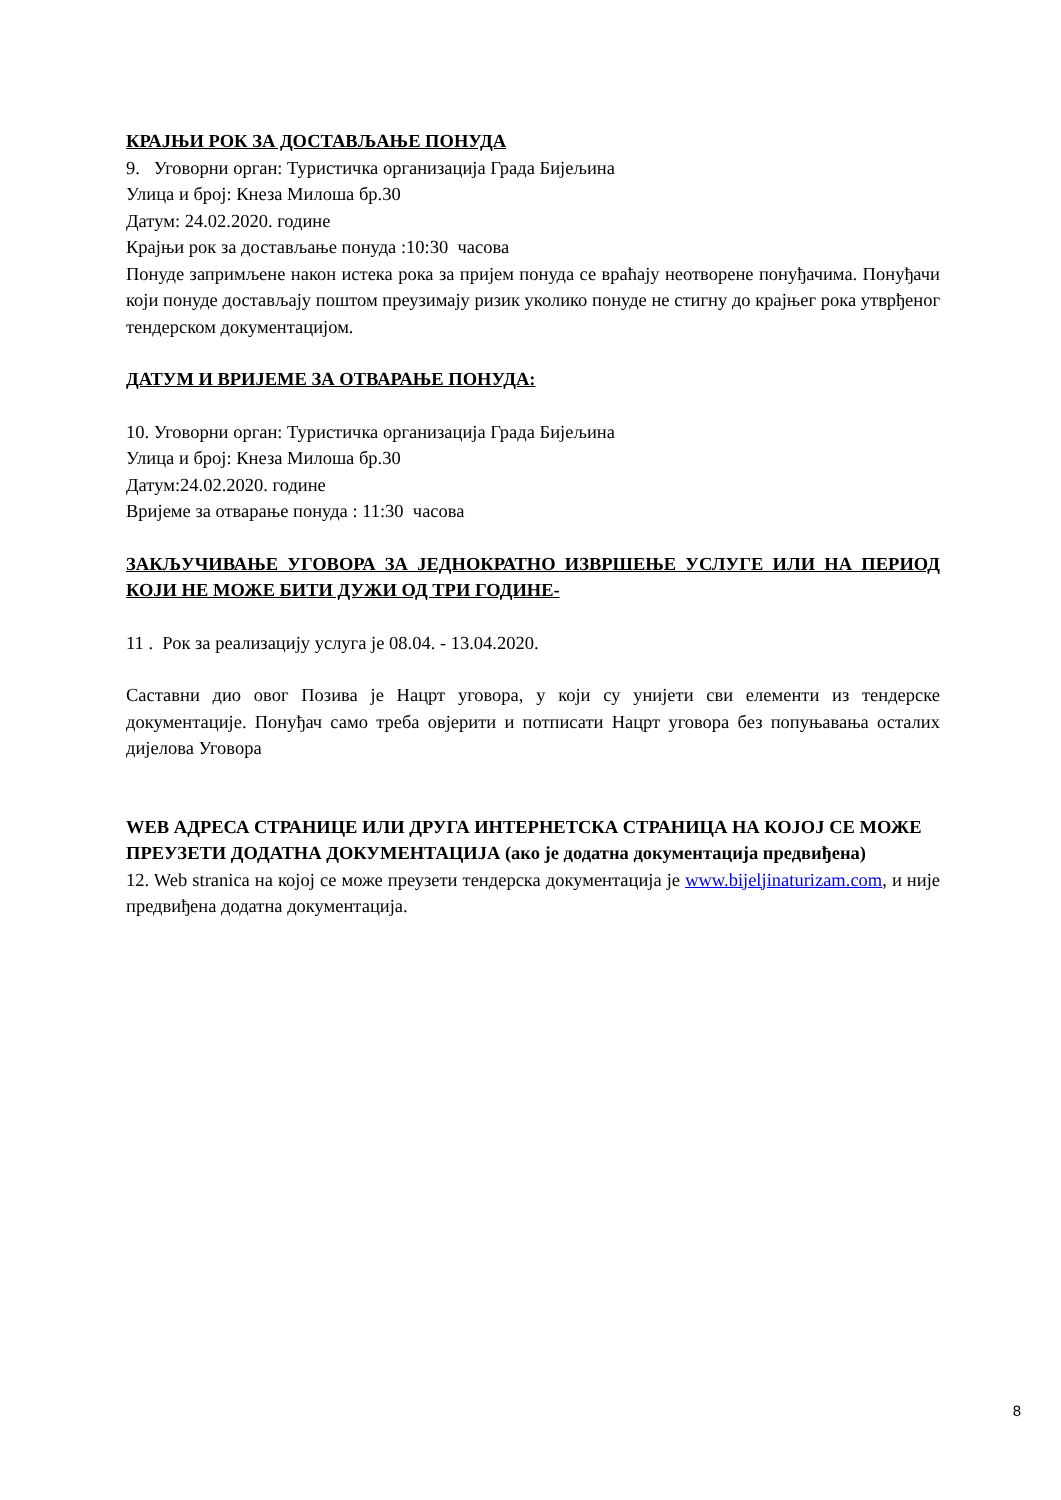КРАЈЊИ РОК ЗА ДОСТАВЉАЊЕ ПОНУДА
9. Уговорни орган: Туристичка организација Града Бијељина
Улица и број: Кнеза Милоша бр.30
Датум: 24.02.2020. године
Крајњи рок за достављање понуда :10:30 часова
Понуде запримљене након истека рока за пријем понуда се враћају неотворене понуђачима. Понуђачи који понуде достављају поштом преузимају ризик уколико понуде не стигну до крајњег рока утврђеног тендерском документацијом.
ДАТУМ И ВРИЈЕМЕ ЗА ОТВАРАЊЕ ПОНУДА:
10. Уговорни орган: Туристичка организација Града Бијељина
Улица и број: Кнеза Милоша бр.30
Датум:24.02.2020. године
Вријеме за отварање понуда : 11:30 часова
ЗАКЉУЧИВАЊЕ УГОВОРА ЗА ЈЕДНОКРАТНО ИЗВРШЕЊЕ УСЛУГЕ ИЛИ НА ПЕРИОД КОЈИ НЕ МОЖЕ БИТИ ДУЖИ ОД ТРИ ГОДИНЕ-
11 . Рок за реализацију услуга је 08.04. - 13.04.2020.
Саставни дио овог Позива је Нацрт уговора, у који су унијети сви елементи из тендерске документације. Понуђач само треба овјерити и потписати Нацрт уговора без попуњавања осталих дијелова Уговора
WEB АДРЕСА СТРАНИЦЕ ИЛИ ДРУГА ИНТЕРНЕТСКА СТРАНИЦА НА КОЈОЈ СЕ МОЖЕ ПРЕУЗЕТИ ДОДАТНА ДОКУМЕНТАЦИЈА (ако је додатна документација предвиђена)
12. Web stranica на којој се може преузети тендерска документација је www.bijeljinaturizam.com, и није предвиђена додатна документација.
8